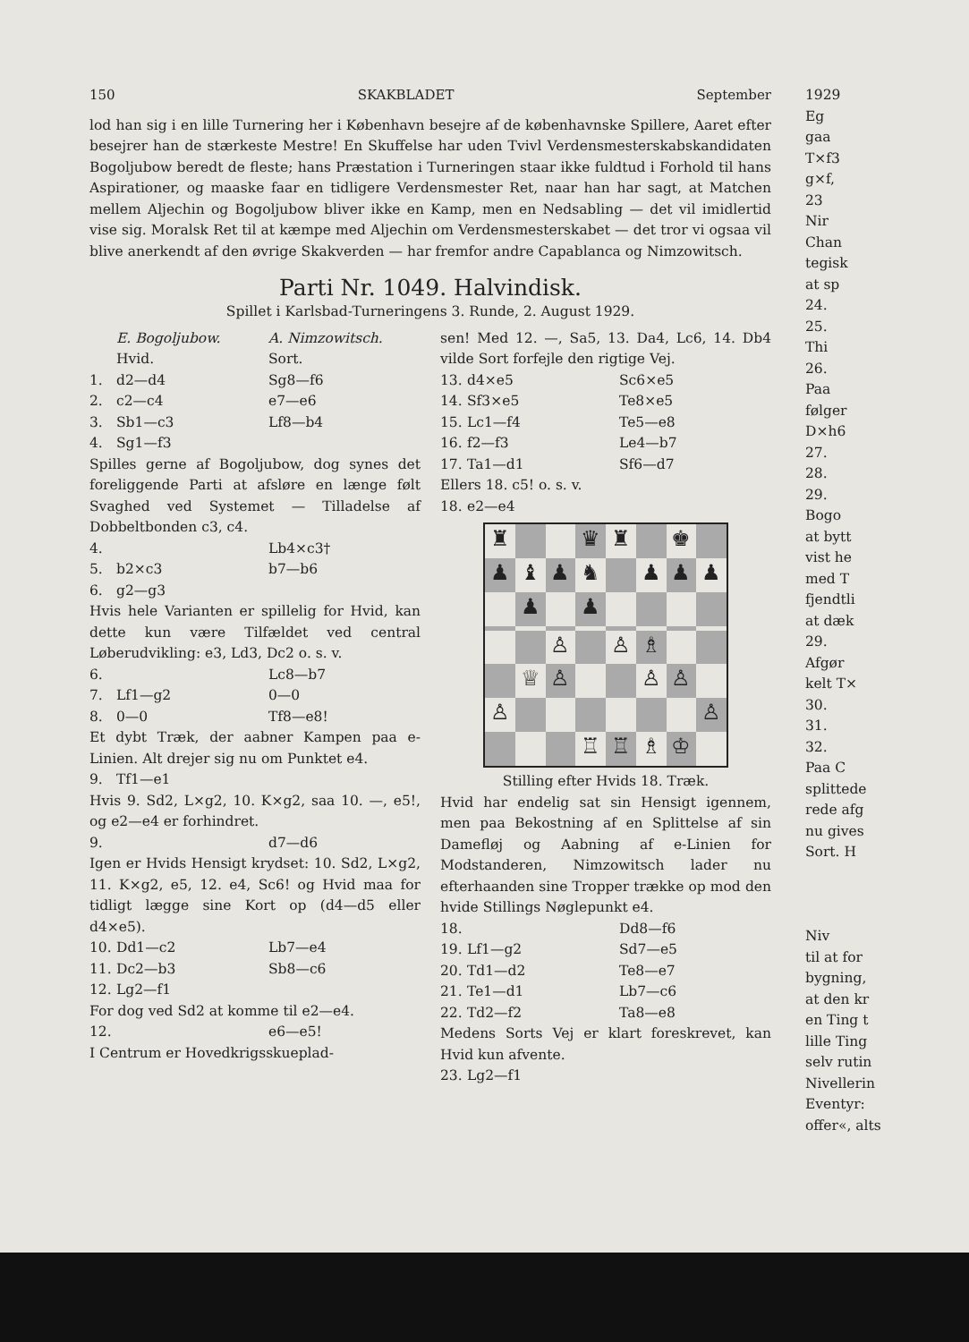150 SKAKBLADET September
lod han sig i en lille Turnering her i København besejre af de københavnske Spillere, Aaret efter besejrer han de stærkeste Mestre! En Skuffelse har uden Tvivl Verdensmesterskabskandidaten Bogoljubow beredt de fleste; hans Præstation i Turneringen staar ikke fuldtud i Forhold til hans Aspirationer, og maaske faar en tidligere Verdensmester Ret, naar han har sagt, at Matchen mellem Aljechin og Bogoljubow bliver ikke en Kamp, men en Nedsabling — det vil imidlertid vise sig. Moralsk Ret til at kæmpe med Aljechin om Verdensmesterskabet — det tror vi ogsaa vil blive anerkendt af den øvrige Skakverden — har fremfor andre Capablanca og Nimzowitsch.
Parti Nr. 1049. Halvindisk.
Spillet i Karlsbad-Turneringens 3. Runde, 2. August 1929.
E. Bogoljubow. A. Nimzowitsch.
Hvid. Sort. 1. d2—d4 Sg8—f6 2. c2—c4 e7—e6 3. Sb1—c3 Lf8—b4 4. Sg1—f3
Spilles gerne af Bogoljubow, dog synes det foreliggende Parti at afsløre en længe følt Svaghed ved Systemet — Tilladelse af Dobbeltbonden c3, c4.
4. Lb4×c3† 5. b2×c3 b7—b6 6. g2—g3
Hvis hele Varianten er spillelig for Hvid, kan dette kun være Tilfældet ved central Løberudvikling: e3, Ld3, Dc2 o. s. v.
6. Lc8—b7 7. Lf1—g2 0—0 8. 0—0 Tf8—e8!
Et dybt Træk, der aabner Kampen paa e-Linien. Alt drejer sig nu om Punktet e4.
9. Tf1—e1
Hvis 9. Sd2, L×g2, 10. K×g2, saa 10. —, e5!, og e2—e4 er forhindret.
9. d7—d6
Igen er Hvids Hensigt krydset: 10. Sd2, L×g2, 11. K×g2, e5, 12. e4, Sc6! og Hvid maa for tidligt lægge sine Kort op (d4—d5 eller d4×e5).
10. Dd1—c2 Lb7—e4 11. Dc2—b3 Sb8—c6 12. Lg2—f1
For dog ved Sd2 at komme til e2—e4.
12. e6—e5!
I Centrum er Hovedkrigsskueplad-
sen! Med 12. —, Sa5, 13. Da4, Lc6, 14. Db4 vilde Sort forfejle den rigtige Vej.
13. d4×e5 Sc6×e5 14. Sf3×e5 Te8×e5 15. Lc1—f4 Te5—e8 16. f2—f3 Le4—b7 17. Ta1—d1 Sf6—d7
Ellers 18. c5! o. s. v.
18. e2—e4
♜
♛
♜
♚
♟
♝
♟
♞
♟
♟
♟
♟
♟
♙
♙
♗
♕
♙
♙
♙
♙
♙
♖
♖
♗
♔
Stilling efter Hvids 18. Træk.
Hvid har endelig sat sin Hensigt igennem, men paa Bekostning af en Splittelse af sin Damefløj og Aabning af e-Linien for Modstanderen, Nimzowitsch lader nu efterhaanden sine Tropper trække op mod den hvide Stillings Nøglepunkt e4.
18. Dd8—f6 19. Lf1—g2 Sd7—e5 20. Td1—d2 Te8—e7 21. Te1—d1 Lb7—c6 22. Td2—f2 Ta8—e8
Medens Sorts Vej er klart foreskrevet, kan Hvid kun afvente.
23. Lg2—f1
1929
Eg
gaa
T×f3
g×f,
23
Nir
Chan
tegisk
at sp
24.
25.
Thi
26.
Paa
følger
D×h6
27.
28.
29.
Bogo
at bytt
vist he
med T
fjendtli
at dæk
29.
Afgør
kelt T×
30.
31.
32.
Paa C
splittede
rede afg
nu gives
Sort. H
Niv
til at for
bygning,
at den kr
en Ting t
lille Ting
selv rutin
Nivellerin
Eventyr:
offer«, alts